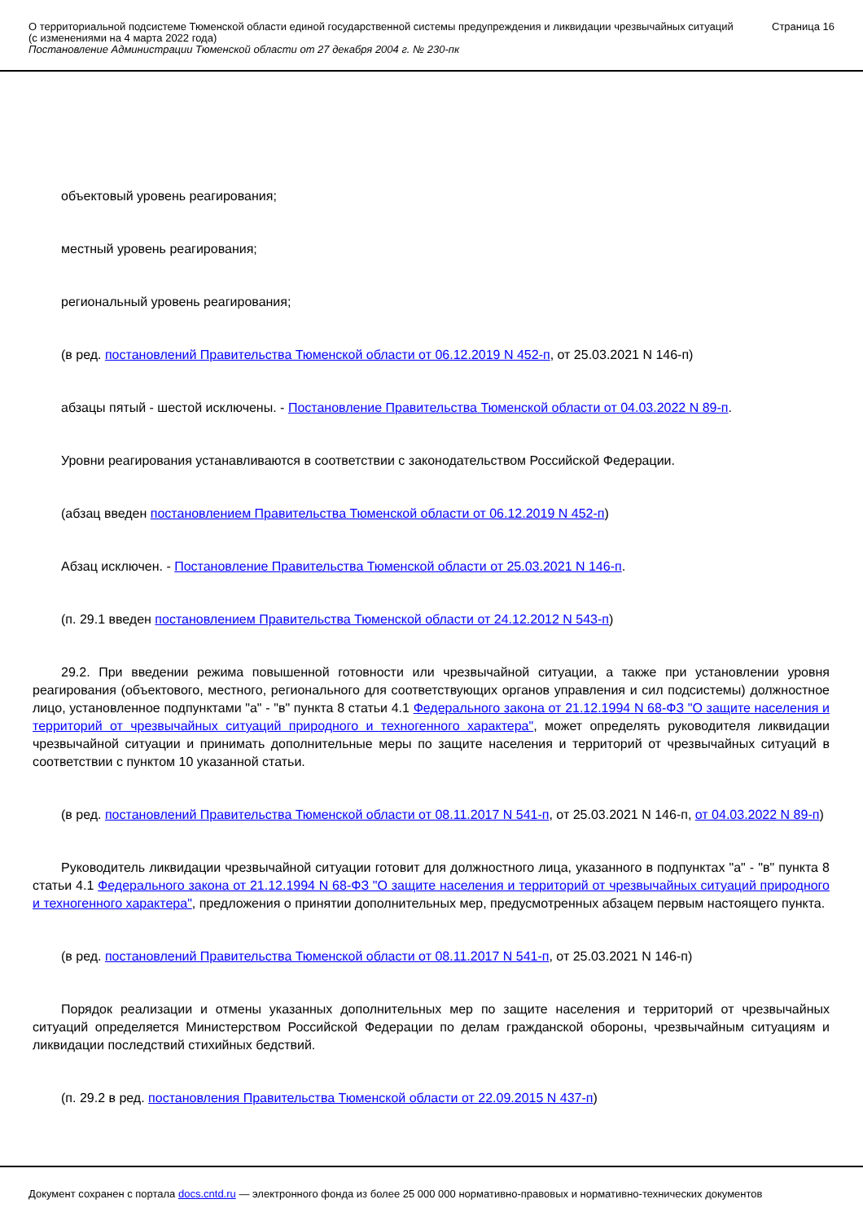О территориальной подсистеме Тюменской области единой государственной системы предупреждения и ликвидации чрезвычайных ситуаций (с изменениями на 4 марта 2022 года)
Постановление Администрации Тюменской области от 27 декабря 2004 г. № 230-пк
Страница 16
объектовый уровень реагирования;
местный уровень реагирования;
региональный уровень реагирования;
(в ред. постановлений Правительства Тюменской области от 06.12.2019 N 452-п, от 25.03.2021 N 146-п)
абзацы пятый - шестой исключены. - Постановление Правительства Тюменской области от 04.03.2022 N 89-п.
Уровни реагирования устанавливаются в соответствии с законодательством Российской Федерации.
(абзац введен постановлением Правительства Тюменской области от 06.12.2019 N 452-п)
Абзац исключен. - Постановление Правительства Тюменской области от 25.03.2021 N 146-п.
(п. 29.1 введен постановлением Правительства Тюменской области от 24.12.2012 N 543-п)
29.2. При введении режима повышенной готовности или чрезвычайной ситуации, а также при установлении уровня реагирования (объектового, местного, регионального для соответствующих органов управления и сил подсистемы) должностное лицо, установленное подпунктами "а" - "в" пункта 8 статьи 4.1 Федерального закона от 21.12.1994 N 68-ФЗ "О защите населения и территорий от чрезвычайных ситуаций природного и техногенного характера", может определять руководителя ликвидации чрезвычайной ситуации и принимать дополнительные меры по защите населения и территорий от чрезвычайных ситуаций в соответствии с пунктом 10 указанной статьи.
(в ред. постановлений Правительства Тюменской области от 08.11.2017 N 541-п, от 25.03.2021 N 146-п, от 04.03.2022 N 89-п)
Руководитель ликвидации чрезвычайной ситуации готовит для должностного лица, указанного в подпунктах "а" - "в" пункта 8 статьи 4.1 Федерального закона от 21.12.1994 N 68-ФЗ "О защите населения и территорий от чрезвычайных ситуаций природного и техногенного характера", предложения о принятии дополнительных мер, предусмотренных абзацем первым настоящего пункта.
(в ред. постановлений Правительства Тюменской области от 08.11.2017 N 541-п, от 25.03.2021 N 146-п)
Порядок реализации и отмены указанных дополнительных мер по защите населения и территорий от чрезвычайных ситуаций определяется Министерством Российской Федерации по делам гражданской обороны, чрезвычайным ситуациям и ликвидации последствий стихийных бедствий.
(п. 29.2 в ред. постановления Правительства Тюменской области от 22.09.2015 N 437-п)
Документ сохранен с портала docs.cntd.ru — электронного фонда из более 25 000 000 нормативно-правовых и нормативно-технических документов